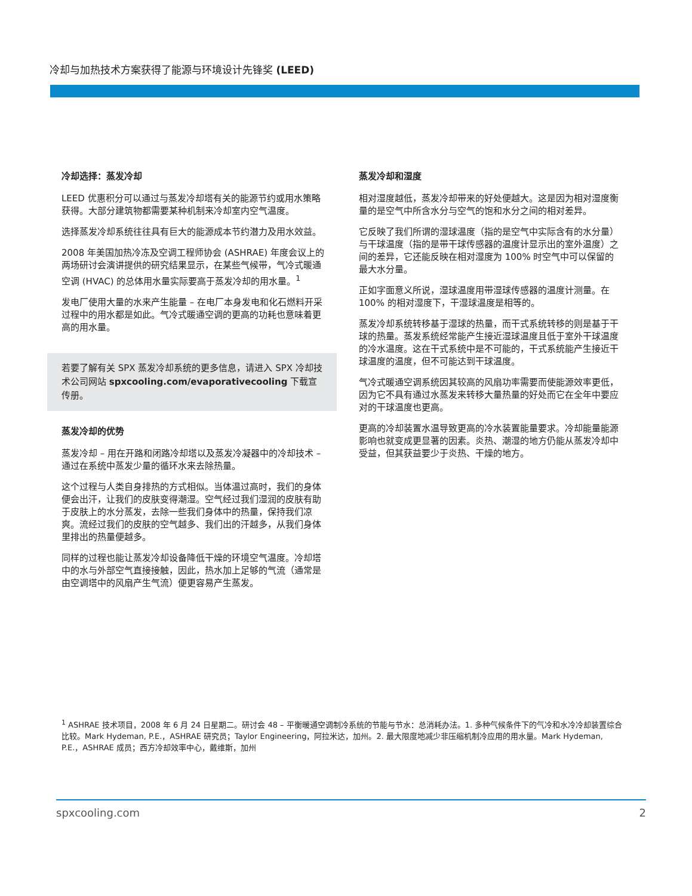冷却与加热技术方案获得了能源与环境设计先锋奖 (LEED)
冷却选择：蒸发冷却
LEED 优惠积分可以通过与蒸发冷却塔有关的能源节约或用水策略获得。大部分建筑物都需要某种机制来冷却室内空气温度。
选择蒸发冷却系统往往具有巨大的能源成本节约潜力及用水效益。
2008 年美国加热冷冻及空调工程师协会 (ASHRAE) 年度会议上的两场研讨会演讲提供的研究结果显示，在某些气候带，气冷式暖通空调 (HVAC) 的总体用水量实际要高于蒸发冷却的用水量。<sup>1</sup>
发电厂使用大量的水来产生能量 – 在电厂本身发电和化石燃料开采过程中的用水都是如此。气冷式暖通空调的更高的功耗也意味着更高的用水量。
若要了解有关 SPX 蒸发冷却系统的更多信息，请进入 SPX 冷却技术公司网站 spxcooling.com/evaporativecooling 下载宣传册。
蒸发冷却的优势
蒸发冷却 – 用在开路和闭路冷却塔以及蒸发冷凝器中的冷却技术 – 通过在系统中蒸发少量的循环水来去除热量。
这个过程与人类自身排热的方式相似。当体温过高时，我们的身体便会出汗，让我们的皮肤变得潮湿。空气经过我们湿润的皮肤有助于皮肤上的水分蒸发，去除一些我们身体中的热量，保持我们凉爽。流经过我们的皮肤的空气越多、我们出的汗越多，从我们身体里排出的热量便越多。
同样的过程也能让蒸发冷却设备降低干燥的环境空气温度。冷却塔中的水与外部空气直接接触，因此，热水加上足够的气流（通常是由空调塔中的风扇产生气流）便更容易产生蒸发。
蒸发冷却和湿度
相对湿度越低，蒸发冷却带来的好处便越大。这是因为相对湿度衡量的是空气中所含水分与空气的饱和水分之间的相对差异。
它反映了我们所谓的湿球温度（指的是空气中实际含有的水分量）与干球温度（指的是带干球传感器的温度计显示出的室外温度）之间的差异，它还能反映在相对湿度为 100% 时空气中可以保留的最大水分量。
正如字面意义所说，湿球温度用带湿球传感器的温度计测量。在 100% 的相对湿度下，干湿球温度是相等的。
蒸发冷却系统转移基于湿球的热量，而干式系统转移的则是基于干球的热量。蒸发系统经常能产生接近湿球温度且低于室外干球温度的冷水温度。这在干式系统中是不可能的，干式系统能产生接近干球温度的温度，但不可能达到干球温度。
气冷式暖通空调系统因其较高的风扇功率需要而使能源效率更低，因为它不具有通过水蒸发来转移大量热量的好处而它在全年中要应对的干球温度也更高。
更高的冷却装置水温导致更高的冷水装置能量要求。冷却能量能源影响也就变成更显著的因素。炎热、潮湿的地方仍能从蒸发冷却中受益，但其获益要少于炎热、干燥的地方。
<sup>1</sup> ASHRAE 技术项目，2008 年 6 月 24 日星期二。研讨会 48 – 平衡暖通空调制冷系统的节能与节水：总消耗办法。1. 多种气候条件下的气冷和水冷冷却装置综合比较。Mark Hydeman, P.E.，ASHRAE 研究员；Taylor Engineering，阿拉米达，加州。2. 最大限度地减少非压缩机制冷应用的用水量。Mark Hydeman, P.E.，ASHRAE 成员；西方冷却效率中心，戴维斯，加州
spxcooling.com 2